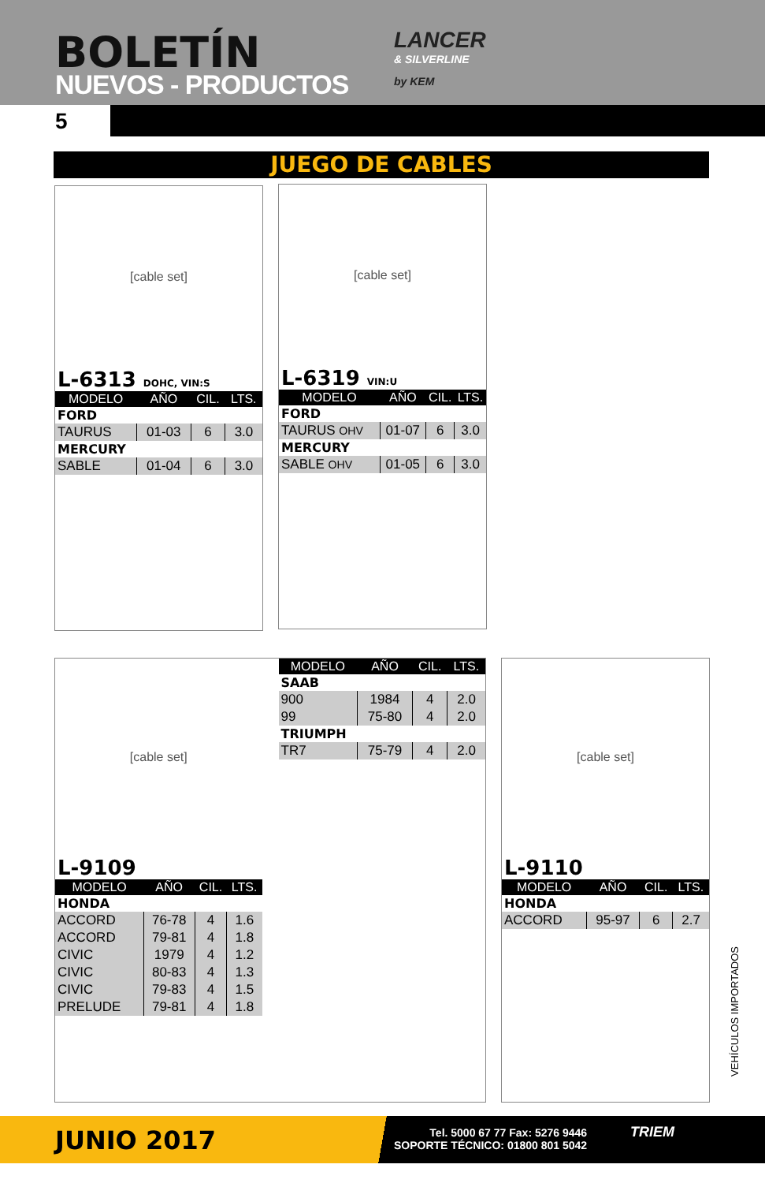BOLETÍN
NUEVOS - PRODUCTOS
LANCER
& SILVERLINE
by KEM
5
JUEGO DE CABLES
[cable set]
L-6313 DOHC, VIN:S
| MODELO | AÑO | CIL. | LTS. |
| --- | --- | --- | --- |
| FORD | | | |
| TAURUS | 01-03 | 6 | 3.0 |
| MERCURY | | | |
| SABLE | 01-04 | 6 | 3.0 |
[cable set]
L-6319 VIN:U
| MODELO | AÑO | CIL. | LTS. |
| --- | --- | --- | --- |
| FORD | | | |
| TAURUS OHV | 01-07 | 6 | 3.0 |
| MERCURY | | | |
| SABLE OHV | 01-05 | 6 | 3.0 |
[cable set]
L-9109
| MODELO | AÑO | CIL. | LTS. |
| --- | --- | --- | --- |
| HONDA | | | |
| ACCORD | 76-78 | 4 | 1.6 |
| ACCORD | 79-81 | 4 | 1.8 |
| CIVIC | 1979 | 4 | 1.2 |
| CIVIC | 80-83 | 4 | 1.3 |
| CIVIC | 79-83 | 4 | 1.5 |
| PRELUDE | 79-81 | 4 | 1.8 |
| MODELO | AÑO | CIL. | LTS. |
| --- | --- | --- | --- |
| SAAB | | | |
| 900 | 1984 | 4 | 2.0 |
| 99 | 75-80 | 4 | 2.0 |
| TRIUMPH | | | |
| TR7 | 75-79 | 4 | 2.0 |
[cable set]
L-9110
| MODELO | AÑO | CIL. | LTS. |
| --- | --- | --- | --- |
| HONDA | | | |
| ACCORD | 95-97 | 6 | 2.7 |
VEHÍCULOS IMPORTADOS
JUNIO 2017
Tel. 5000 67 77 Fax: 5276 9446
SOPORTE TÉCNICO: 01800 801 5042
TRIEM